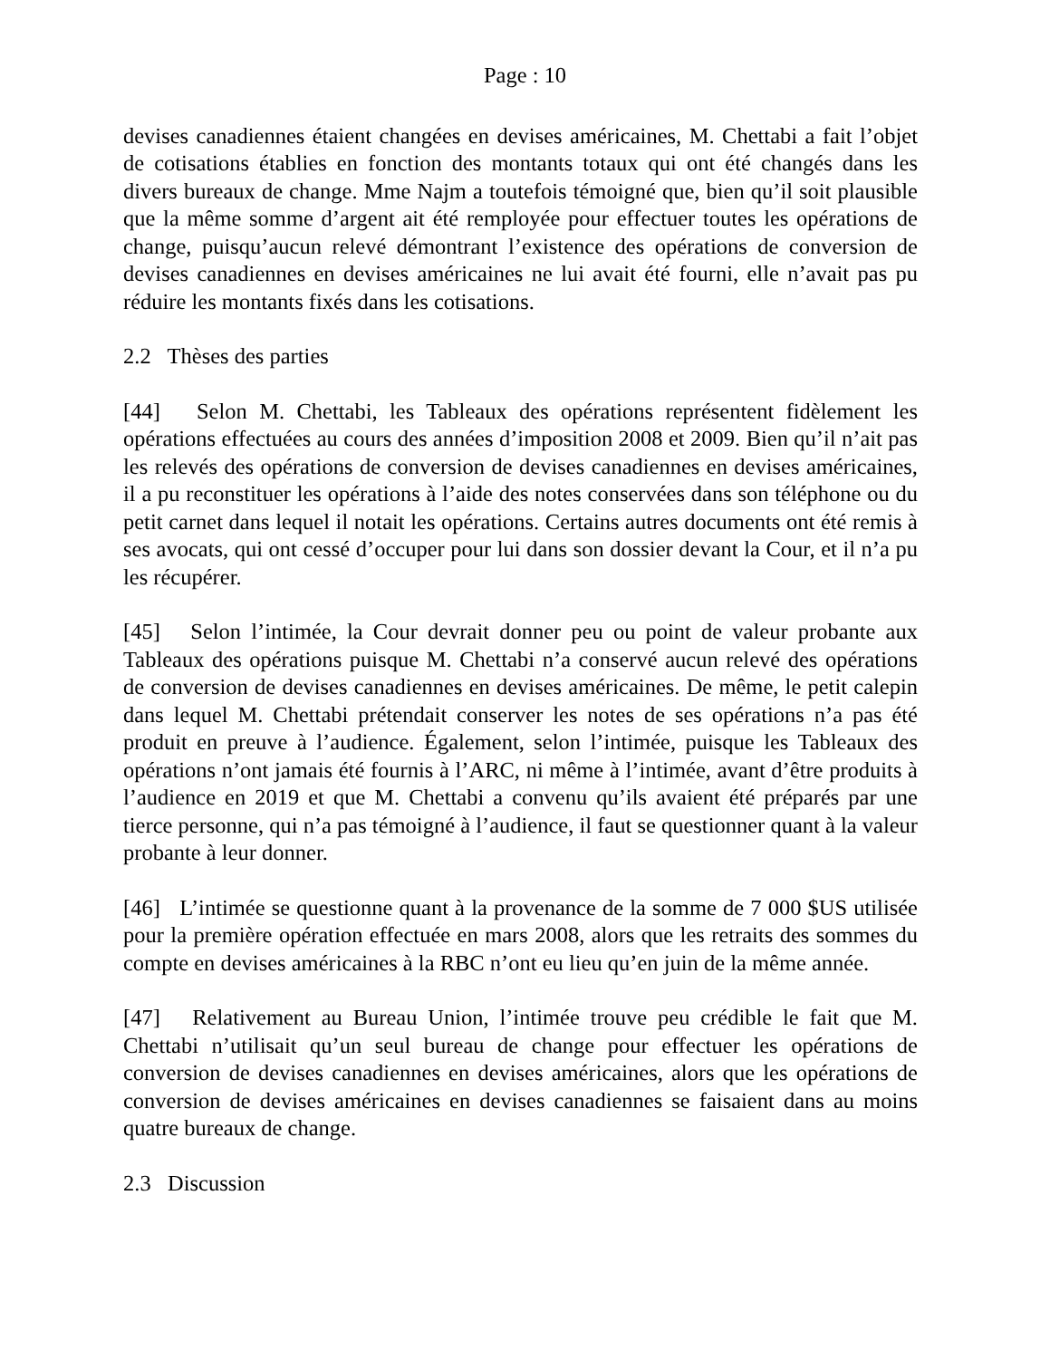Page : 10
devises canadiennes étaient changées en devises américaines, M. Chettabi a fait l’objet de cotisations établies en fonction des montants totaux qui ont été changés dans les divers bureaux de change. Mme Najm a toutefois témoigné que, bien qu’il soit plausible que la même somme d’argent ait été remployée pour effectuer toutes les opérations de change, puisqu’aucun relevé démontrant l’existence des opérations de conversion de devises canadiennes en devises américaines ne lui avait été fourni, elle n’avait pas pu réduire les montants fixés dans les cotisations.
2.2 Thèses des parties
[44] Selon M. Chettabi, les Tableaux des opérations représentent fidèlement les opérations effectuées au cours des années d’imposition 2008 et 2009. Bien qu’il n’ait pas les relevés des opérations de conversion de devises canadiennes en devises américaines, il a pu reconstituer les opérations à l’aide des notes conservées dans son téléphone ou du petit carnet dans lequel il notait les opérations. Certains autres documents ont été remis à ses avocats, qui ont cessé d’occuper pour lui dans son dossier devant la Cour, et il n’a pu les récupérer.
[45] Selon l’intimée, la Cour devrait donner peu ou point de valeur probante aux Tableaux des opérations puisque M. Chettabi n’a conservé aucun relevé des opérations de conversion de devises canadiennes en devises américaines. De même, le petit calepin dans lequel M. Chettabi prétendait conserver les notes de ses opérations n’a pas été produit en preuve à l’audience. Également, selon l’intimée, puisque les Tableaux des opérations n’ont jamais été fournis à l’ARC, ni même à l’intimée, avant d’être produits à l’audience en 2019 et que M. Chettabi a convenu qu’ils avaient été préparés par une tierce personne, qui n’a pas témoigné à l’audience, il faut se questionner quant à la valeur probante à leur donner.
[46] L’intimée se questionne quant à la provenance de la somme de 7 000 $US utilisée pour la première opération effectuée en mars 2008, alors que les retraits des sommes du compte en devises américaines à la RBC n’ont eu lieu qu’en juin de la même année.
[47] Relativement au Bureau Union, l’intimée trouve peu crédible le fait que M. Chettabi n’utilisait qu’un seul bureau de change pour effectuer les opérations de conversion de devises canadiennes en devises américaines, alors que les opérations de conversion de devises américaines en devises canadiennes se faisaient dans au moins quatre bureaux de change.
2.3 Discussion